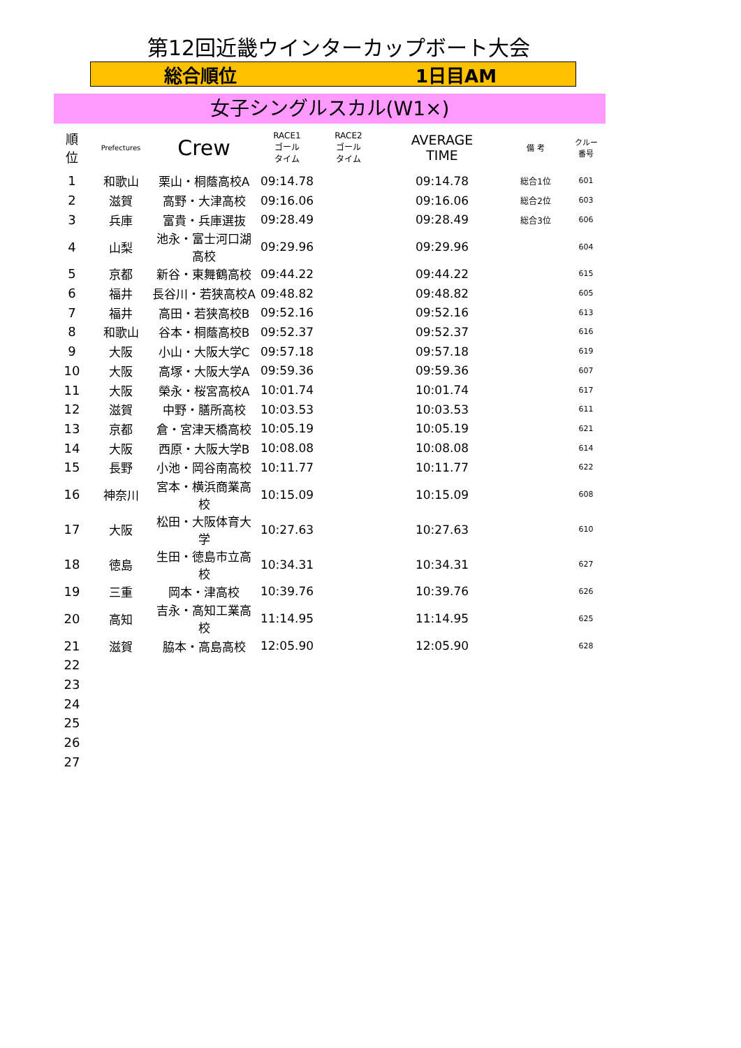第12回近畿ウインターカップボート大会
総合順位 1日目AM
女子シングルスカル(W1×)
| 順 位 | Prefectures | Crew | RACE1 ゴール タイム | RACE2 ゴール タイム | AVERAGE TIME | 備 考 | クルー 番号 |
| --- | --- | --- | --- | --- | --- | --- | --- |
| 1 | 和歌山 | 栗山・桐蔭高校A | 09:14.78 | | 09:14.78 | 総合1位 | 601 |
| 2 | 滋賀 | 高野・大津高校 | 09:16.06 | | 09:16.06 | 総合2位 | 603 |
| 3 | 兵庫 | 富貴・兵庫選抜 | 09:28.49 | | 09:28.49 | 総合3位 | 606 |
| 4 | 山梨 | 池永・富士河口湖高校 | 09:29.96 | | 09:29.96 | | 604 |
| 5 | 京都 | 新谷・東舞鶴高校 | 09:44.22 | | 09:44.22 | | 615 |
| 6 | 福井 | 長谷川・若狭高校A | 09:48.82 | | 09:48.82 | | 605 |
| 7 | 福井 | 高田・若狭高校B | 09:52.16 | | 09:52.16 | | 613 |
| 8 | 和歌山 | 谷本・桐蔭高校B | 09:52.37 | | 09:52.37 | | 616 |
| 9 | 大阪 | 小山・大阪大学C | 09:57.18 | | 09:57.18 | | 619 |
| 10 | 大阪 | 高塚・大阪大学A | 09:59.36 | | 09:59.36 | | 607 |
| 11 | 大阪 | 榮永・桜宮高校A | 10:01.74 | | 10:01.74 | | 617 |
| 12 | 滋賀 | 中野・膳所高校 | 10:03.53 | | 10:03.53 | | 611 |
| 13 | 京都 | 倉・宮津天橋高校 | 10:05.19 | | 10:05.19 | | 621 |
| 14 | 大阪 | 西原・大阪大学B | 10:08.08 | | 10:08.08 | | 614 |
| 15 | 長野 | 小池・岡谷南高校 | 10:11.77 | | 10:11.77 | | 622 |
| 16 | 神奈川 | 宮本・横浜商業高校 | 10:15.09 | | 10:15.09 | | 608 |
| 17 | 大阪 | 松田・大阪体育大学 | 10:27.63 | | 10:27.63 | | 610 |
| 18 | 徳島 | 生田・徳島市立高校 | 10:34.31 | | 10:34.31 | | 627 |
| 19 | 三重 | 岡本・津高校 | 10:39.76 | | 10:39.76 | | 626 |
| 20 | 高知 | 吉永・高知工業高校 | 11:14.95 | | 11:14.95 | | 625 |
| 21 | 滋賀 | 脇本・高島高校 | 12:05.90 | | 12:05.90 | | 628 |
| 22 | | | | | | | |
| 23 | | | | | | | |
| 24 | | | | | | | |
| 25 | | | | | | | |
| 26 | | | | | | | |
| 27 | | | | | | | |